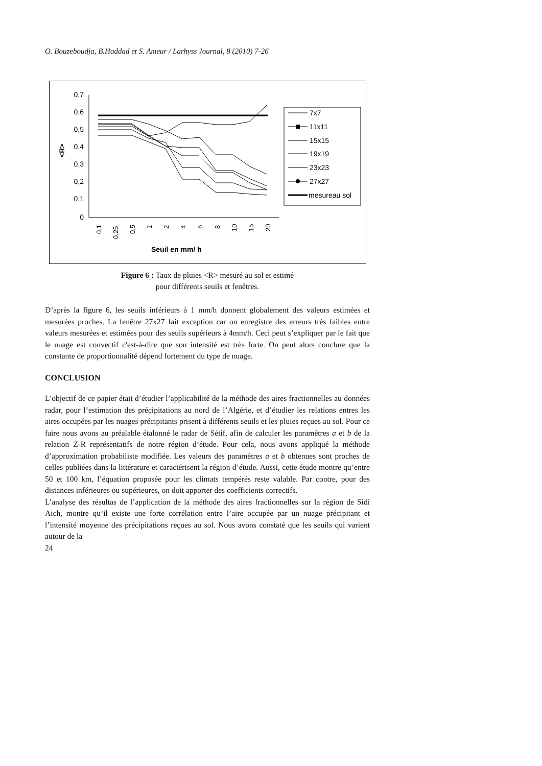O. Bouzeboudja, B.Haddad et S. Ameur / Larhyss Journal, 8 (2010) 7-26
0,7
0,6
0,5
0,4
0,3
0,2
0,1
0
<R>
0,1
0,25
0,5
1
2
4
6
8
10
15
20
Seuil en mm/ h
7x7
11x11
15x15
19x19
23x23
27x27
mesureau sol
Figure 6 : Taux de pluies <R> mesuré au sol et estimé
pour différents seuils et fenêtres.
D’après la figure 6, les seuils inférieurs à 1 mm/h donnent globalement des valeurs estimées et mesurées proches. La fenêtre 27x27 fait exception car on enregistre des erreurs très faibles entre valeurs mesurées et estimées pour des seuils supérieurs à 4mm/h. Ceci peut s’expliquer par le fait que le nuage est convectif c'est-à-dire que son intensité est très forte. On peut alors conclure que la constante de proportionnalité dépend fortement du type de nuage.
CONCLUSION
L’objectif de ce papier était d’étudier l’applicabilité de la méthode des aires fractionnelles au données radar, pour l’estimation des précipitations au nord de l’Algérie, et d’étudier les relations entres les aires occupées par les nuages précipitants prisent à différents seuils et les pluies reçues au sol. Pour ce faire nous avons au préalable étalonné le radar de Sétif, afin de calculer les paramètres a et b de la relation Z-R représentatifs de notre région d’étude. Pour cela, nous avons appliqué la méthode d’approximation probabiliste modifiée. Les valeurs des paramètres a et b obtenues sont proches de celles publiées dans la littérature et caractérisent la région d’étude. Aussi, cette étude montre qu’entre 50 et 100 km, l’équation proposée pour les climats tempérés reste valable. Par contre, pour des distances inférieures ou supérieures, on doit apporter des coefficients correctifs.
L’analyse des résultas de l’application de la méthode des aires fractionnelles sur la région de Sidi Aich, montre qu’il existe une forte corrélation entre l’aire occupée par un nuage précipitant et l’intensité moyenne des précipitations reçues au sol. Nous avons constaté que les seuils qui varient autour de la
24